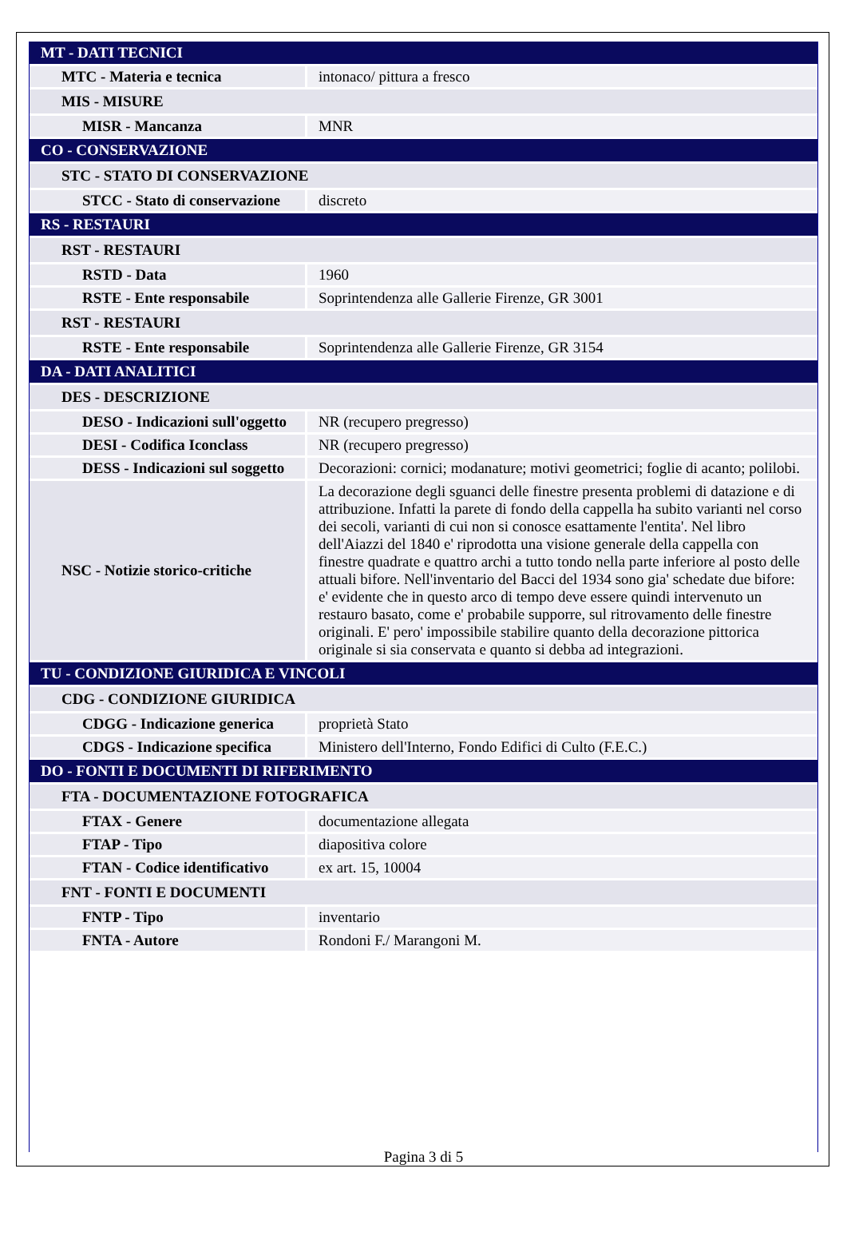| MT - DATI TECNICI | |
| MTC - Materia e tecnica | intonaco/ pittura a fresco |
| MIS - MISURE | |
| MISR - Mancanza | MNR |
| CO - CONSERVAZIONE | |
| STC - STATO DI CONSERVAZIONE | |
| STCC - Stato di conservazione | discreto |
| RS - RESTAURI | |
| RST - RESTAURI | |
| RSTD - Data | 1960 |
| RSTE - Ente responsabile | Soprintendenza alle Gallerie Firenze, GR 3001 |
| RST - RESTAURI | |
| RSTE - Ente responsabile | Soprintendenza alle Gallerie Firenze, GR 3154 |
| DA - DATI ANALITICI | |
| DES - DESCRIZIONE | |
| DESO - Indicazioni sull'oggetto | NR (recupero pregresso) |
| DESI - Codifica Iconclass | NR (recupero pregresso) |
| DESS - Indicazioni sul soggetto | Decorazioni: cornici; modanature; motivi geometrici; foglie di acanto; polilobi. |
| NSC - Notizie storico-critiche | La decorazione degli sguanci delle finestre presenta problemi di datazione e di attribuzione. Infatti la parete di fondo della cappella ha subito varianti nel corso dei secoli, varianti di cui non si conosce esattamente l'entita'. Nel libro dell'Aiazzi del 1840 e' riprodotta una visione generale della cappella con finestre quadrate e quattro archi a tutto tondo nella parte inferiore al posto delle attuali bifore. Nell'inventario del Bacci del 1934 sono gia' schedate due bifore: e' evidente che in questo arco di tempo deve essere quindi intervenuto un restauro basato, come e' probabile supporre, sul ritrovamento delle finestre originali. E' pero' impossibile stabilire quanto della decorazione pittorica originale si sia conservata e quanto si debba ad integrazioni. |
| TU - CONDIZIONE GIURIDICA E VINCOLI | |
| CDG - CONDIZIONE GIURIDICA | |
| CDGG - Indicazione generica | proprietà Stato |
| CDGS - Indicazione specifica | Ministero dell'Interno, Fondo Edifici di Culto (F.E.C.) |
| DO - FONTI E DOCUMENTI DI RIFERIMENTO | |
| FTA - DOCUMENTAZIONE FOTOGRAFICA | |
| FTAX - Genere | documentazione allegata |
| FTAP - Tipo | diapositiva colore |
| FTAN - Codice identificativo | ex art. 15, 10004 |
| FNT - FONTI E DOCUMENTI | |
| FNTP - Tipo | inventario |
| FNTA - Autore | Rondoni F./ Marangoni M. |
Pagina 3 di 5